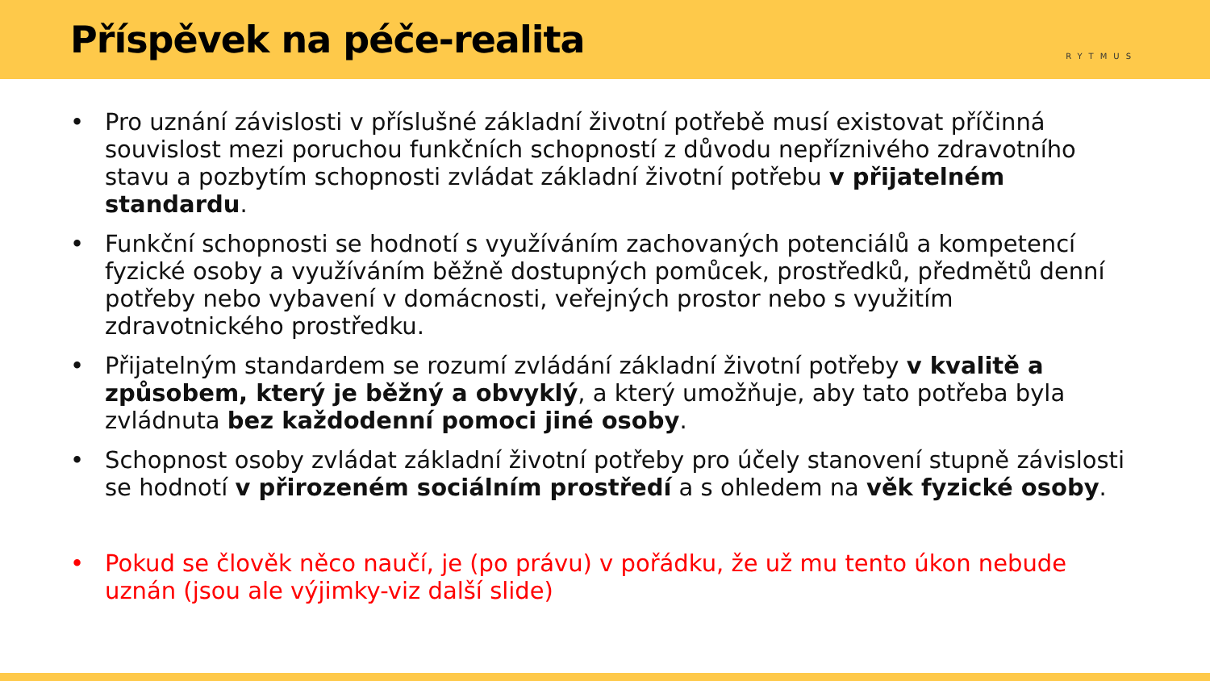Příspěvek na péče-realita
RYTMUS
• Pro uznání závislosti v příslušné základní životní potřebě musí existovat příčinná souvislost mezi poruchou funkčních schopností z důvodu nepříznivého zdravotního stavu a pozbytím schopnosti zvládat základní životní potřebu v přijatelném standardu.
• Funkční schopnosti se hodnotí s využíváním zachovaných potenciálů a kompetencí fyzické osoby a využíváním běžně dostupných pomůcek, prostředků, předmětů denní potřeby nebo vybavení v domácnosti, veřejných prostor nebo s využitím zdravotnického prostředku.
• Přijatelným standardem se rozumí zvládání základní životní potřeby v kvalitě a způsobem, který je běžný a obvyklý, a který umožňuje, aby tato potřeba byla zvládnuta bez každodenní pomoci jiné osoby.
• Schopnost osoby zvládat základní životní potřeby pro účely stanovení stupně závislosti se hodnotí v přirozeném sociálním prostředí a s ohledem na věk fyzické osoby.
• Pokud se člověk něco naučí, je (po právu) v pořádku, že už mu tento úkon nebude uznán (jsou ale výjimky-viz další slide)